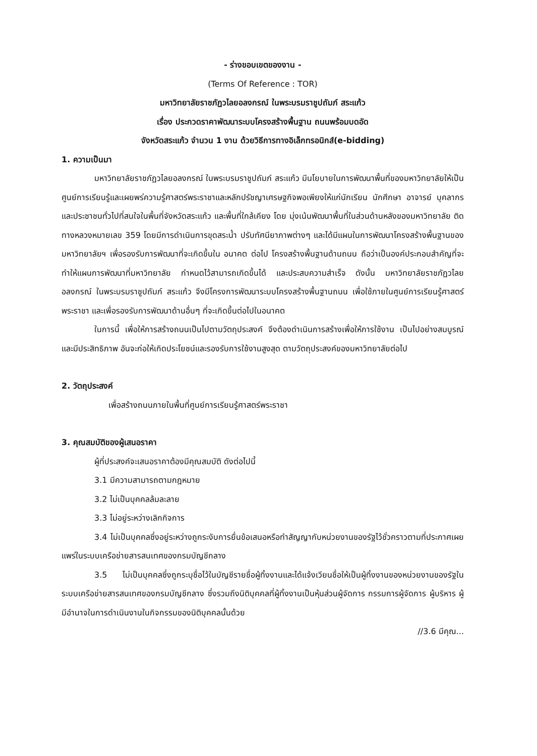- ร่างขอบเขตของงาน -
(Terms Of Reference : TOR)
มหาวิทยาลัยราชภัฏวไลยอลงกรณ์ ในพระบรมราชูปถัมภ์ สระแก้ว
เรื่อง ประกวดราคาพัฒนาระบบโครงสร้างพื้นฐาน ถนนพร้อมบดอัด
จังหวัดสระแก้ว จำนวน 1 งาน ด้วยวิธีการทางอิเล็กทรอนิกส์(e-bidding)
1. ความเป็นมา
มหาวิทยาลัยราชภัฏวไลยอลงกรณ์ ในพระบรมราชูปถัมภ์ สระแก้ว มีนโยบายในการพัฒนาพื้นที่ของมหาวิทยาลัยให้เป็นศูนย์การเรียนรู้และเผยพร่ความรู้ศาสตร์พระราชาและหลักปรัชญาเศรษฐกิจพอเพียงให้แก่นักเรียน นักศึกษา อาจารย์ บุคลากร และประชาชนทั่วไปที่สนใจในพื้นที่จังหวัดสระแก้ว และพื้นที่ใกล้เคียง โดย มุ่งเน้นพัฒนาพื้นที่ในส่วนด้านหลังของมหาวิทยาลัย ติดทางหลวงหมายเลข 359 โดยมีการดำเนินการขุดสระน้ำ ปรับทัศนียาภาพต่างๆ และได้มีแผนในการพัฒนาโครงสร้างพื้นฐานของมหาวิทยาลัยฯ เพื่อรองรับการพัฒนาที่จะเกิดขึ้นใน อนาคต ต่อไป โครงสร้างพื้นฐานด้านถนน ถือว่าเป็นองค์ประกอบสำคัญที่จะทำให้แผนการพัฒนาที่มหาวิทยาลัย กำหนดไว้สามารถเกิดขึ้นได้ และประสบความสำเร็จ ดังนั้น มหาวิทยาลัยราชภัฏวไลยอลงกรณ์ ในพระบรมราชูปถัมภ์ สระแก้ว จึงมีโครงการพัฒนาระบบโครงสร้างพื้นฐานถนน เพื่อใช้ภายในศูนย์การเรียนรู้ศาสตร์พระราชา และเพื่อรองรับการพัฒนาด้านอื่นๆ ที่จะเกิดขึ้นต่อไปในอนาคต
ในการนี้ เพื่อให้การสร้างถนนเป็นไปตามวัตถุประสงค์ จึงต้องดำเนินการสร้างเพื่อให้การใช้งาน เป็นไปอย่างสมบูรณ์และมีประสิทธิภาพ อันจะก่อให้เกิดประโยชน์และรองรับการใช้งานสูงสุด ตามวัตถุประสงค์ของมหาวิทยาลัยต่อไป
2. วัตถุประสงค์
เพื่อสร้างถนนภายในพื้นที่ศูนย์การเรียนรู้ศาสตร์พระราชา
3. คุณสมบัติของผู้เสนอราคา
ผู้ที่ประสงค์จะเสนอราคาต้องมีคุณสมบัติ ดังต่อไปนี้
3.1 มีความสามารถตามกฎหมาย
3.2 ไม่เป็นบุคคลล้มละลาย
3.3 ไม่อยู่ระหว่างเลิกกิจการ
3.4 ไม่เป็นบุคคลซึ่งอยู่ระหว่างถูกระงับการยื่นข้อเสนอหรือทำสัญญากับหน่วยงานของรัฐไว้ชั่วคราวตามที่ประกาศเผยแพร่ในระบบเครือข่ายสารสนเทศของกรมบัญชีกลาง
3.5 ไม่เป็นบุคคลซึ่งถูกระบุชื่อไว้ในบัญชีรายชื่อผู้ทิ้งงานและได้แจ้งเวียนชื่อให้เป็นผู้ทิ้งงานของหน่วยงานของรัฐในระบบเครือข่ายสารสนเทศของกรมบัญชีกลาง ซึ่งรวมถึงนิติบุคคลที่ผู้ทิ้งงานเป็นหุ้นส่วนผู้จัดการ กรรมการผู้จัดการ ผู้บริหาร ผู้มีอำนาจในการดำเนินงานในกิจกรรมของนิติบุคคลนั้นด้วย
//3.6 มีคุณ...